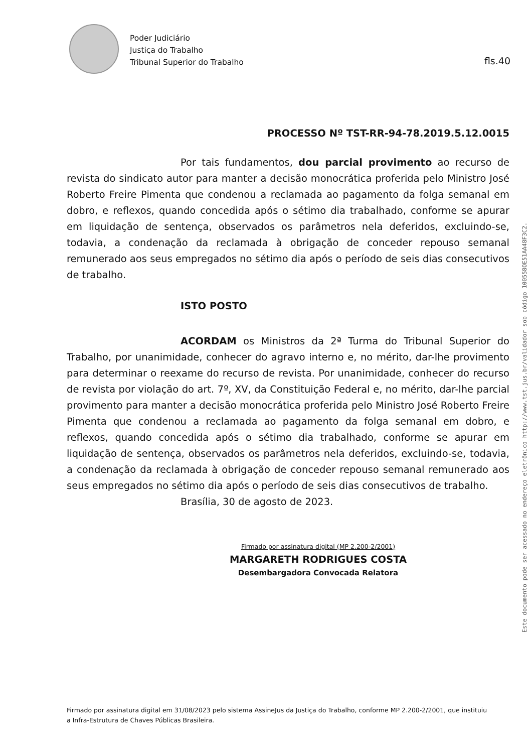Poder Judiciário
Justiça do Trabalho
Tribunal Superior do Trabalho
fls.40
PROCESSO Nº TST-RR-94-78.2019.5.12.0015
Por tais fundamentos, dou parcial provimento ao recurso de revista do sindicato autor para manter a decisão monocrática proferida pelo Ministro José Roberto Freire Pimenta que condenou a reclamada ao pagamento da folga semanal em dobro, e reflexos, quando concedida após o sétimo dia trabalhado, conforme se apurar em liquidação de sentença, observados os parâmetros nela deferidos, excluindo-se, todavia, a condenação da reclamada à obrigação de conceder repouso semanal remunerado aos seus empregados no sétimo dia após o período de seis dias consecutivos de trabalho.
ISTO POSTO
ACORDAM os Ministros da 2ª Turma do Tribunal Superior do Trabalho, por unanimidade, conhecer do agravo interno e, no mérito, dar-lhe provimento para determinar o reexame do recurso de revista. Por unanimidade, conhecer do recurso de revista por violação do art. 7º, XV, da Constituição Federal e, no mérito, dar-lhe parcial provimento para manter a decisão monocrática proferida pelo Ministro José Roberto Freire Pimenta que condenou a reclamada ao pagamento da folga semanal em dobro, e reflexos, quando concedida após o sétimo dia trabalhado, conforme se apurar em liquidação de sentença, observados os parâmetros nela deferidos, excluindo-se, todavia, a condenação da reclamada à obrigação de conceder repouso semanal remunerado aos seus empregados no sétimo dia após o período de seis dias consecutivos de trabalho.
Brasília, 30 de agosto de 2023.
Firmado por assinatura digital (MP 2.200-2/2001)
MARGARETH RODRIGUES COSTA
Desembargadora Convocada Relatora
Este documento pode ser acessado no endereço eletrônico http://www.tst.jus.br/validador sob código 100558OE51AA48F3C2.
Firmado por assinatura digital em 31/08/2023 pelo sistema AssineJus da Justiça do Trabalho, conforme MP 2.200-2/2001, que instituiu a Infra-Estrutura de Chaves Públicas Brasileira.